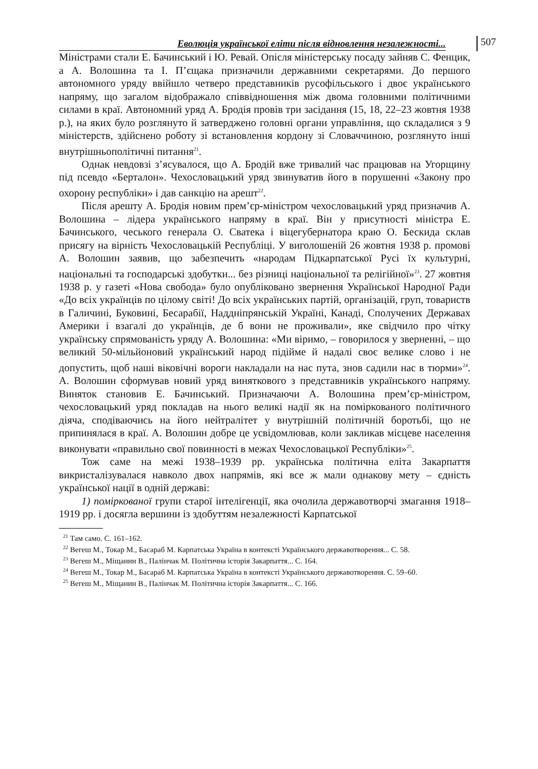Еволюція української еліти після відновлення незалежності...
507
Міністрами стали Е. Бачинський і Ю. Ревай. Опісля міністерську посаду зайняв С. Фенцик, а А. Волошина та І. П’єщака призначили державними секретарями. До першого автономного уряду ввійшло четверо представників русофільського і двоє українського напряму, що загалом відображало співвідношення між двома головними політичними силами в краї. Автономний уряд А. Бродія провів три засідання (15, 18, 22–23 жовтня 1938 р.), на яких було розглянуто й затверджено головні органи управління, що складалися з 9 міністерств, здійснено роботу зі встановлення кордону зі Словаччиною, розглянуто інші внутрішньополітичні питання<sup>21</sup>.
Однак невдовзі з’ясувалося, що А. Бродій вже тривалий час працював на Угорщину під псевдо «Берталон». Чехословацький уряд звинуватив його в порушенні «Закону про охорону республіки» і дав санкцію на арешт<sup>22</sup>.
Після арешту А. Бродія новим прем’єр-міністром чехословацький уряд призначив А. Волошина – лідера українського напряму в краї. Він у присутності міністра Е. Бачинського, чеського генерала О. Сватека і віцегубернатора краю О. Бескида склав присягу на вірність Чехословацькій Республіці. У виголошеній 26 жовтня 1938 р. промові А. Волошин заявив, що забезпечить «народам Підкарпатської Русі їх культурні, національні та господарські здобутки... без різниці національної та релігійної»<sup>23</sup>. 27 жовтня 1938 р. у газеті «Нова свобода» було опубліковано звернення Української Народної Ради «До всіх українців по цілому світі! До всіх українських партій, організацій, груп, товариств в Галичині, Буковині, Бесарабії, Наддніпрянській Україні, Канаді, Сполучених Державах Америки і взагалі до українців, де б вони не проживали», яке свідчило про чітку українську спрямованість уряду А. Волошина: «Ми віримо, – говорилося у зверненні, – що великий 50-мільйоновий український народ підійме й надалі своє велике слово і не допустить, щоб наші віковічні вороги накладали на нас пута, знов садили нас в тюрми»<sup>24</sup>. А. Волошин сформував новий уряд виняткового з представників українського напряму. Виняток становив Е. Бачинський. Призначаючи А. Волошина прем’єр-міністром, чехословацький уряд покладав на нього великі надії як на поміркованого політичного діяча, сподіваючись на його нейтралітет у внутрішній політичній боротьбі, що не припинялася в краї. А. Волошин добре це усвідомлював, коли закликав місцеве населення виконувати «правильно свої повинності в межах Чехословацької Республіки»<sup>25</sup>.
Тож саме на межі 1938–1939 рр. українська політична еліта Закарпаття викристалізувалася навколо двох напрямів, які все ж мали однакову мету – єдність української нації в одній державі:
1) поміркованої групи старої інтелігенції, яка очолила державотворчі змагання 1918–1919 рр. і досягла вершини із здобуттям незалежності Карпатської
<sup>21</sup> Там само. С. 161–162.
<sup>22</sup> Вегеш М., Токар М., Басараб М. Карпатська Україна в контексті Українського державотворення... С. 58.
<sup>23</sup> Вегеш М., Міщанин В., Палінчак М. Політична історія Закарпаття... С. 164.
<sup>24</sup> Вегеш М., Токар М., Басараб М. Карпатська Україна в контексті Українського державотворення. С. 59–60.
<sup>25</sup> Вегеш М., Міщанин В., Палінчак М. Політична історія Закарпаття... С. 166.